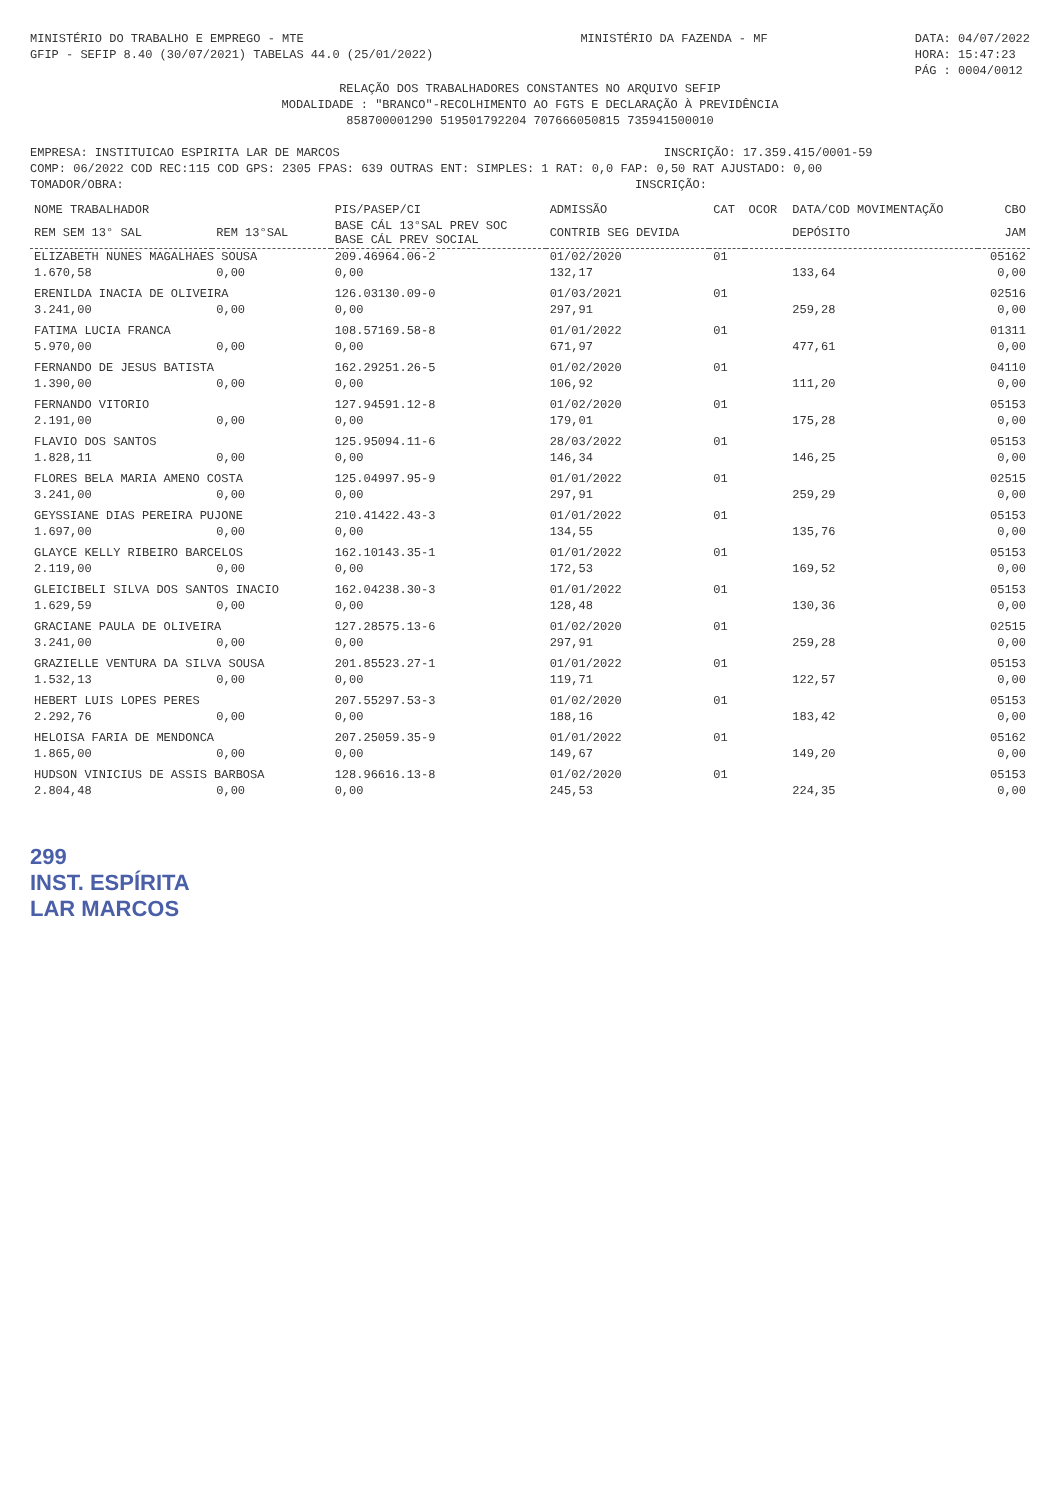MINISTÉRIO DO TRABALHO E EMPREGO - MTE
GFIP - SEFIP 8.40 (30/07/2021) TABELAS 44.0 (25/01/2022)
MINISTÉRIO DA FAZENDA - MF DATA: 04/07/2022
HORA: 15:47:23
PÁG : 0004/0012
RELAÇÃO DOS TRABALHADORES CONSTANTES NO ARQUIVO SEFIP
MODALIDADE : "BRANCO"-RECOLHIMENTO AO FGTS E DECLARAÇÃO À PREVIDÊNCIA
85870000129​0 51950179220​4 70766605081​5 73594150001​0
EMPRESA: INSTITUICAO ESPIRITA LAR DE MARCOS INSCRIÇÃO: 17.359.415/0001-59
COMP: 06/2022 COD REC:115 COD GPS: 2305 FPAS: 639 OUTRAS ENT: SIMPLES: 1 RAT: 0,0 FAP: 0,50 RAT AJUSTADO: 0,00
TOMADOR/OBRA: INSCRIÇÃO:
| NOME TRABALHADOR | | PIS/PASEP/CI | ADMISSÃO | CAT | OCOR | DATA/COD MOVIMENTAÇÃO | CBO |
| --- | --- | --- | --- | --- | --- | --- | --- |
| REM SEM 13° SAL | REM 13°SAL | BASE CÁL 13°SAL PREV SOC BASE CÁL PREV SOCIAL | CONTRIB SEG DEVIDA | | | DEPÓSITO | JAM |
| ELIZABETH NUNES MAGALHAES SOUSA | | 209.46964.06-2 | 01/02/2020 | 01 | | | 05162 |
| 1.670,58 | 0,00 | 0,00 | 132,17 | | | 133,64 | 0,00 |
| ERENILDA INACIA DE OLIVEIRA | | 126.03130.09-0 | 01/03/2021 | 01 | | | 02516 |
| 3.241,00 | 0,00 | 0,00 | 297,91 | | | 259,28 | 0,00 |
| FATIMA LUCIA FRANCA | | 108.57169.58-8 | 01/01/2022 | 01 | | | 01311 |
| 5.970,00 | 0,00 | 0,00 | 671,97 | | | 477,61 | 0,00 |
| FERNANDO DE JESUS BATISTA | | 162.29251.26-5 | 01/02/2020 | 01 | | | 04110 |
| 1.390,00 | 0,00 | 0,00 | 106,92 | | | 111,20 | 0,00 |
| FERNANDO VITORIO | | 127.94591.12-8 | 01/02/2020 | 01 | | | 05153 |
| 2.191,00 | 0,00 | 0,00 | 179,01 | | | 175,28 | 0,00 |
| FLAVIO DOS SANTOS | | 125.95094.11-6 | 28/03/2022 | 01 | | | 05153 |
| 1.828,11 | 0,00 | 0,00 | 146,34 | | | 146,25 | 0,00 |
| FLORES BELA MARIA AMENO COSTA | | 125.04997.95-9 | 01/01/2022 | 01 | | | 02515 |
| 3.241,00 | 0,00 | 0,00 | 297,91 | | | 259,29 | 0,00 |
| GEYSSIANE DIAS PEREIRA PUJONE | | 210.41422.43-3 | 01/01/2022 | 01 | | | 05153 |
| 1.697,00 | 0,00 | 0,00 | 134,55 | | | 135,76 | 0,00 |
| GLAYCE KELLY RIBEIRO BARCELOS | | 162.10143.35-1 | 01/01/2022 | 01 | | | 05153 |
| 2.119,00 | 0,00 | 0,00 | 172,53 | | | 169,52 | 0,00 |
| GLEICIBELI SILVA DOS SANTOS INACIO | | 162.04238.30-3 | 01/01/2022 | 01 | | | 05153 |
| 1.629,59 | 0,00 | 0,00 | 128,48 | | | 130,36 | 0,00 |
| GRACIANE PAULA DE OLIVEIRA | | 127.28575.13-6 | 01/02/2020 | 01 | | | 02515 |
| 3.241,00 | 0,00 | 0,00 | 297,91 | | | 259,28 | 0,00 |
| GRAZIELLE VENTURA DA SILVA SOUSA | | 201.85523.27-1 | 01/01/2022 | 01 | | | 05153 |
| 1.532,13 | 0,00 | 0,00 | 119,71 | | | 122,57 | 0,00 |
| HEBERT LUIS LOPES PERES | | 207.55297.53-3 | 01/02/2020 | 01 | | | 05153 |
| 2.292,76 | 0,00 | 0,00 | 188,16 | | | 183,42 | 0,00 |
| HELOISA FARIA DE MENDONCA | | 207.25059.35-9 | 01/01/2022 | 01 | | | 05162 |
| 1.865,00 | 0,00 | 0,00 | 149,67 | | | 149,20 | 0,00 |
| HUDSON VINICIUS DE ASSIS BARBOSA | | 128.96616.13-8 | 01/02/2020 | 01 | | | 05153 |
| 2.804,48 | 0,00 | 0,00 | 245,53 | | | 224,35 | 0,00 |
299
INST. ESPÍRITA
LAR MARCOS